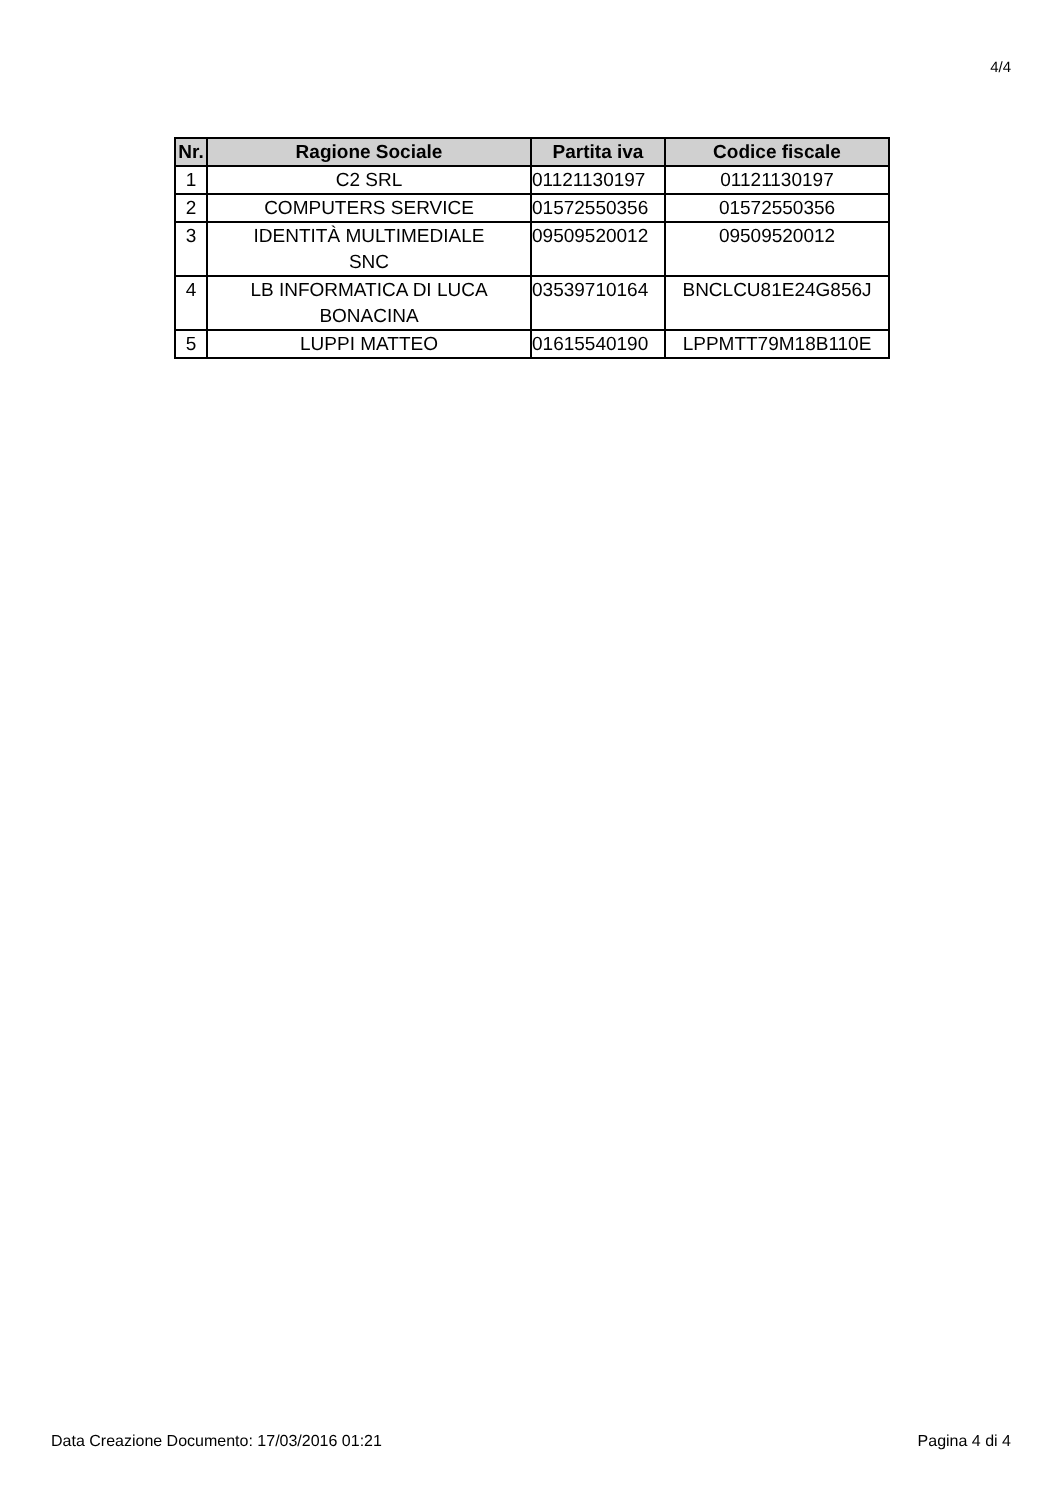4/4
| Nr. | Ragione Sociale | Partita iva | Codice fiscale |
| --- | --- | --- | --- |
| 1 | C2 SRL | 01121130197 | 01121130197 |
| 2 | COMPUTERS SERVICE | 01572550356 | 01572550356 |
| 3 | IDENTITÀ MULTIMEDIALE SNC | 09509520012 | 09509520012 |
| 4 | LB INFORMATICA DI LUCA BONACINA | 03539710164 | BNCLCU81E24G856J |
| 5 | LUPPI MATTEO | 01615540190 | LPPMTT79M18B110E |
Data Creazione Documento: 17/03/2016 01:21 Pagina 4 di 4